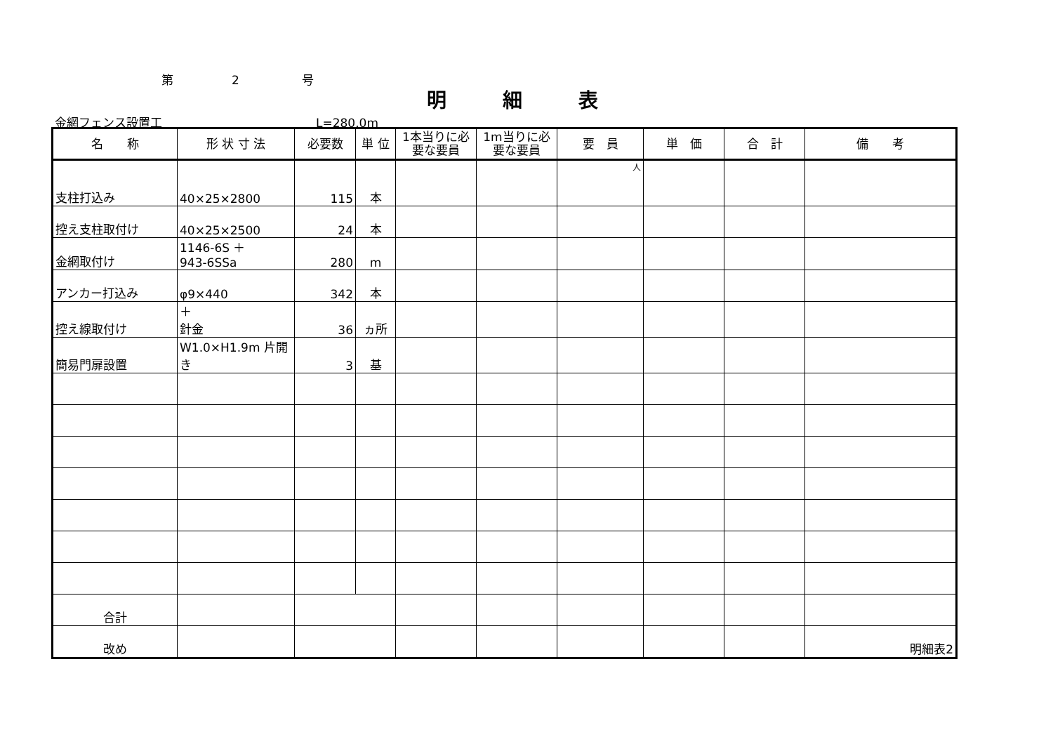第 2 号
明細表
金網フェンス設置工 L=280.0m
| 名 称 | 形 状 寸 法 | 必要数 | 単 位 | 1本当りに必要な要員 | 1m当りに必要な要員 | 要 員 | 単 価 | 合 計 | 備 考 |
| --- | --- | --- | --- | --- | --- | --- | --- | --- | --- |
| 支柱打込み | 40×25×2800 | 115 | 本 | | | 人 | | | |
| 控え支柱取付け | 40×25×2500 | 24 | 本 | | | | | | |
| 金網取付け | 1146-6S ＋ 943-6SSa | 280 | m | | | | | | |
| アンカー打込み | φ9×440 | 342 | 本 | | | | | | |
| 控え線取付け | ＋ 針金 | 36 | ヵ所 | | | | | | |
| 簡易門扉設置 | W1.0×H1.9m 片開き | 3 | 基 | | | | | | |
| 合計 | | | | | | | | | |
| 改め | | | | | | | | | 明細表2 |